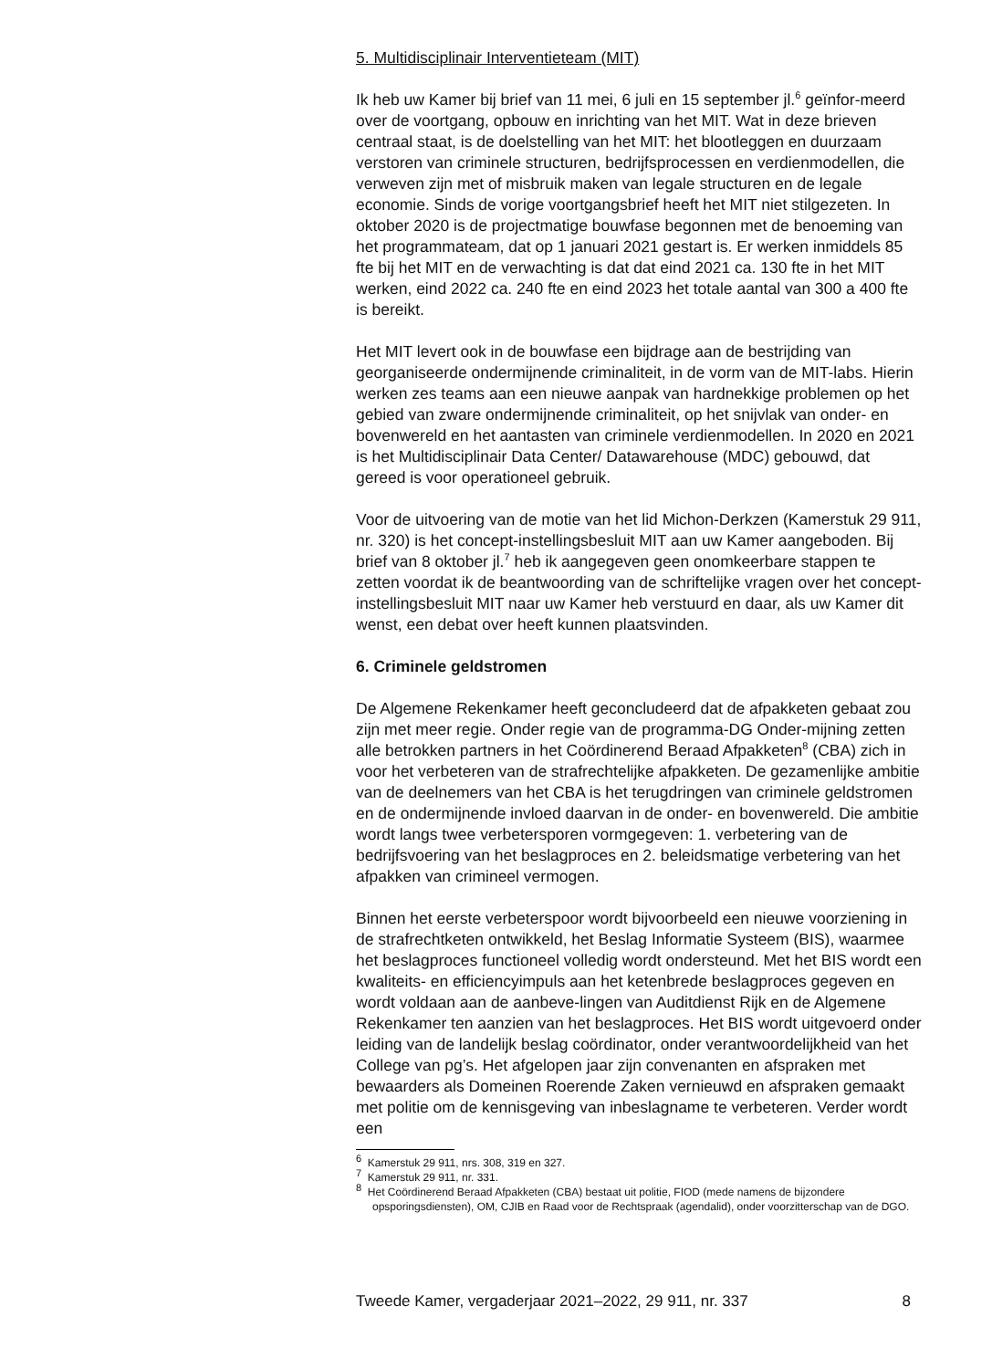5. Multidisciplinair Interventieteam (MIT)
Ik heb uw Kamer bij brief van 11 mei, 6 juli en 15 september jl.<sup>6</sup> geïnfor-meerd over de voortgang, opbouw en inrichting van het MIT. Wat in deze brieven centraal staat, is de doelstelling van het MIT: het blootleggen en duurzaam verstoren van criminele structuren, bedrijfsprocessen en verdienmodellen, die verweven zijn met of misbruik maken van legale structuren en de legale economie. Sinds de vorige voortgangsbrief heeft het MIT niet stilgezeten. In oktober 2020 is de projectmatige bouwfase begonnen met de benoeming van het programmateam, dat op 1 januari 2021 gestart is. Er werken inmiddels 85 fte bij het MIT en de verwachting is dat dat eind 2021 ca. 130 fte in het MIT werken, eind 2022 ca. 240 fte en eind 2023 het totale aantal van 300 a 400 fte is bereikt.
Het MIT levert ook in de bouwfase een bijdrage aan de bestrijding van georganiseerde ondermijnende criminaliteit, in de vorm van de MIT-labs. Hierin werken zes teams aan een nieuwe aanpak van hardnekkige problemen op het gebied van zware ondermijnende criminaliteit, op het snijvlak van onder- en bovenwereld en het aantasten van criminele verdienmodellen. In 2020 en 2021 is het Multidisciplinair Data Center/ Datawarehouse (MDC) gebouwd, dat gereed is voor operationeel gebruik.
Voor de uitvoering van de motie van het lid Michon-Derkzen (Kamerstuk 29 911, nr. 320) is het concept-instellingsbesluit MIT aan uw Kamer aangeboden. Bij brief van 8 oktober jl.<sup>7</sup> heb ik aangegeven geen onomkeerbare stappen te zetten voordat ik de beantwoording van de schriftelijke vragen over het concept-instellingsbesluit MIT naar uw Kamer heb verstuurd en daar, als uw Kamer dit wenst, een debat over heeft kunnen plaatsvinden.
6. Criminele geldstromen
De Algemene Rekenkamer heeft geconcludeerd dat de afpakketen gebaat zou zijn met meer regie. Onder regie van de programma-DG Onder-mijning zetten alle betrokken partners in het Coördinerend Beraad Afpakketen<sup>8</sup> (CBA) zich in voor het verbeteren van de strafrechtelijke afpakketen. De gezamenlijke ambitie van de deelnemers van het CBA is het terugdringen van criminele geldstromen en de ondermijnende invloed daarvan in de onder- en bovenwereld. Die ambitie wordt langs twee verbetersporen vormgegeven: 1. verbetering van de bedrijfsvoering van het beslagproces en 2. beleidsmatige verbetering van het afpakken van crimineel vermogen.
Binnen het eerste verbeterspoor wordt bijvoorbeeld een nieuwe voorziening in de strafrechtketen ontwikkeld, het Beslag Informatie Systeem (BIS), waarmee het beslagproces functioneel volledig wordt ondersteund. Met het BIS wordt een kwaliteits- en efficiencyimpuls aan het ketenbrede beslagproces gegeven en wordt voldaan aan de aanbeve-lingen van Auditdienst Rijk en de Algemene Rekenkamer ten aanzien van het beslagproces. Het BIS wordt uitgevoerd onder leiding van de landelijk beslag coördinator, onder verantwoordelijkheid van het College van pg’s. Het afgelopen jaar zijn convenanten en afspraken met bewaarders als Domeinen Roerende Zaken vernieuwd en afspraken gemaakt met politie om de kennisgeving van inbeslagname te verbeteren. Verder wordt een
<sup>6</sup> Kamerstuk 29 911, nrs. 308, 319 en 327.
<sup>7</sup> Kamerstuk 29 911, nr. 331.
<sup>8</sup> Het Coördinerend Beraad Afpakketen (CBA) bestaat uit politie, FIOD (mede namens de bijzondere opsporingsdiensten), OM, CJIB en Raad voor de Rechtspraak (agendalid), onder voorzitterschap van de DGO.
Tweede Kamer, vergaderjaar 2021–2022, 29 911, nr. 337 8